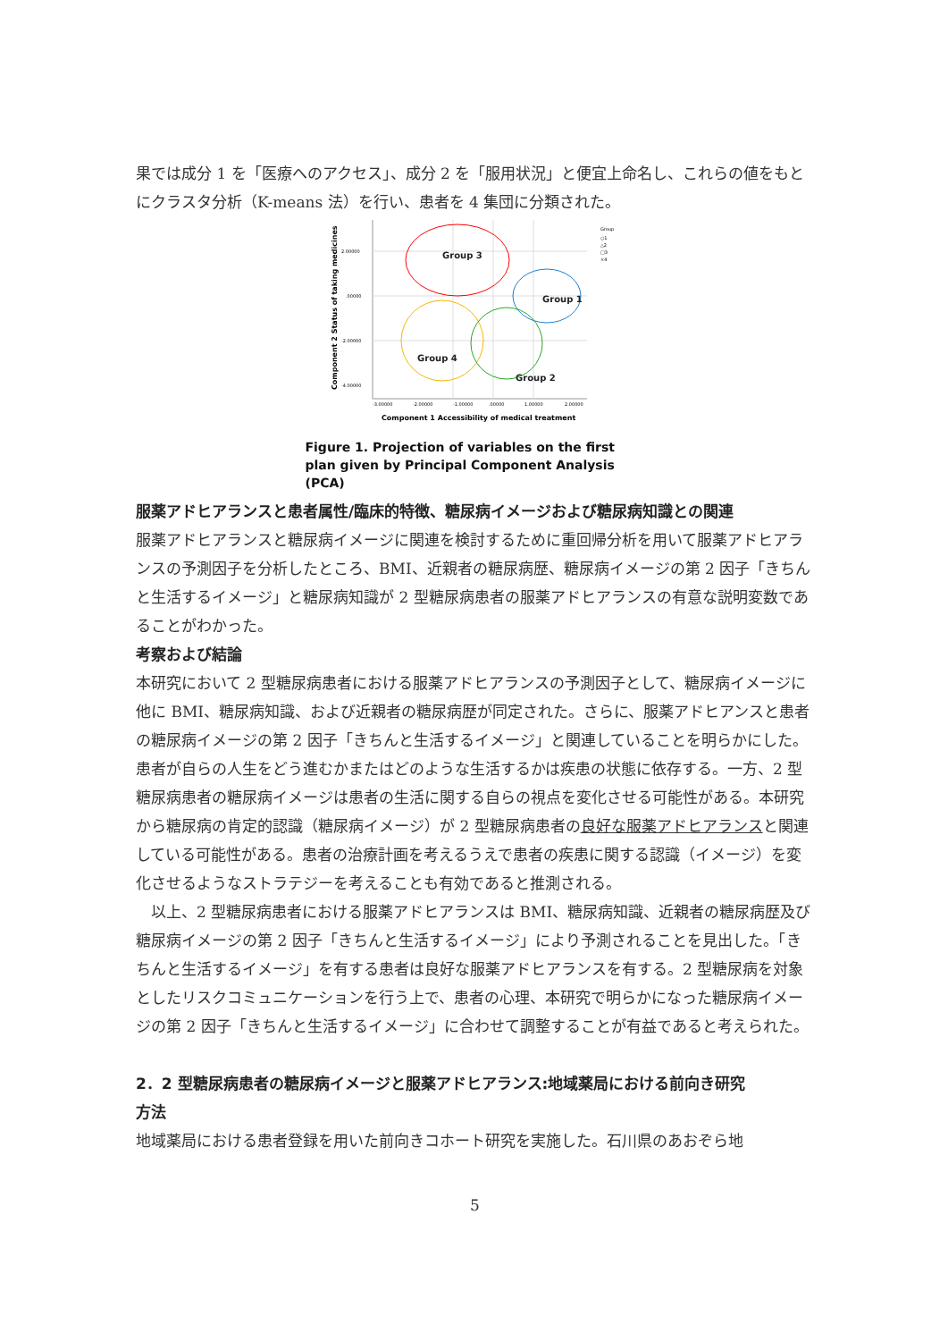果では成分 1 を「医療へのアクセス」、成分 2 を「服用状況」と便宜上命名し、これらの値をもとにクラスタ分析（K-means 法）を行い、患者を 4 集団に分類された。
2.00000
.00000
-2.00000
-4.00000
-3.00000
-2.00000
-1.00000
.00000
1.00000
2.00000
Group 3
Group 1
Group 4
Group 2
Group
○1
△2
□3
×4
Component 2 Status of taking medicines
Component 1 Accessibility of medical treatment
Figure 1. Projection of variables on the first plan given by Principal Component Analysis (PCA)
服薬アドヒアランスと患者属性/臨床的特徴、糖尿病イメージおよび糖尿病知識との関連
服薬アドヒアランスと糖尿病イメージに関連を検討するために重回帰分析を用いて服薬アドヒアランスの予測因子を分析したところ、BMI、近親者の糖尿病歴、糖尿病イメージの第 2 因子「きちんと生活するイメージ」と糖尿病知識が 2 型糖尿病患者の服薬アドヒアランスの有意な説明変数であることがわかった。
考察および結論
本研究において 2 型糖尿病患者における服薬アドヒアランスの予測因子として、糖尿病イメージに他に BMI、糖尿病知識、および近親者の糖尿病歴が同定された。さらに、服薬アドヒアンスと患者の糖尿病イメージの第 2 因子「きちんと生活するイメージ」と関連していることを明らかにした。患者が自らの人生をどう進むかまたはどのような生活するかは疾患の状態に依存する。一方、2 型糖尿病患者の糖尿病イメージは患者の生活に関する自らの視点を変化させる可能性がある。本研究から糖尿病の肯定的認識（糖尿病イメージ）が 2 型糖尿病患者の良好な服薬アドヒアランスと関連している可能性がある。患者の治療計画を考えるうえで患者の疾患に関する認識（イメージ）を変化させるようなストラテジーを考えることも有効であると推測される。
　以上、2 型糖尿病患者における服薬アドヒアランスは BMI、糖尿病知識、近親者の糖尿病歴及び糖尿病イメージの第 2 因子「きちんと生活するイメージ」により予測されることを見出した。「きちんと生活するイメージ」を有する患者は良好な服薬アドヒアランスを有する。2 型糖尿病を対象としたリスクコミュニケーションを行う上で、患者の心理、本研究で明らかになった糖尿病イメージの第 2 因子「きちんと生活するイメージ」に合わせて調整することが有益であると考えられた。
2．2 型糖尿病患者の糖尿病イメージと服薬アドヒアランス:地域薬局における前向き研究
方法
地域薬局における患者登録を用いた前向きコホート研究を実施した。石川県のあおぞら地
5